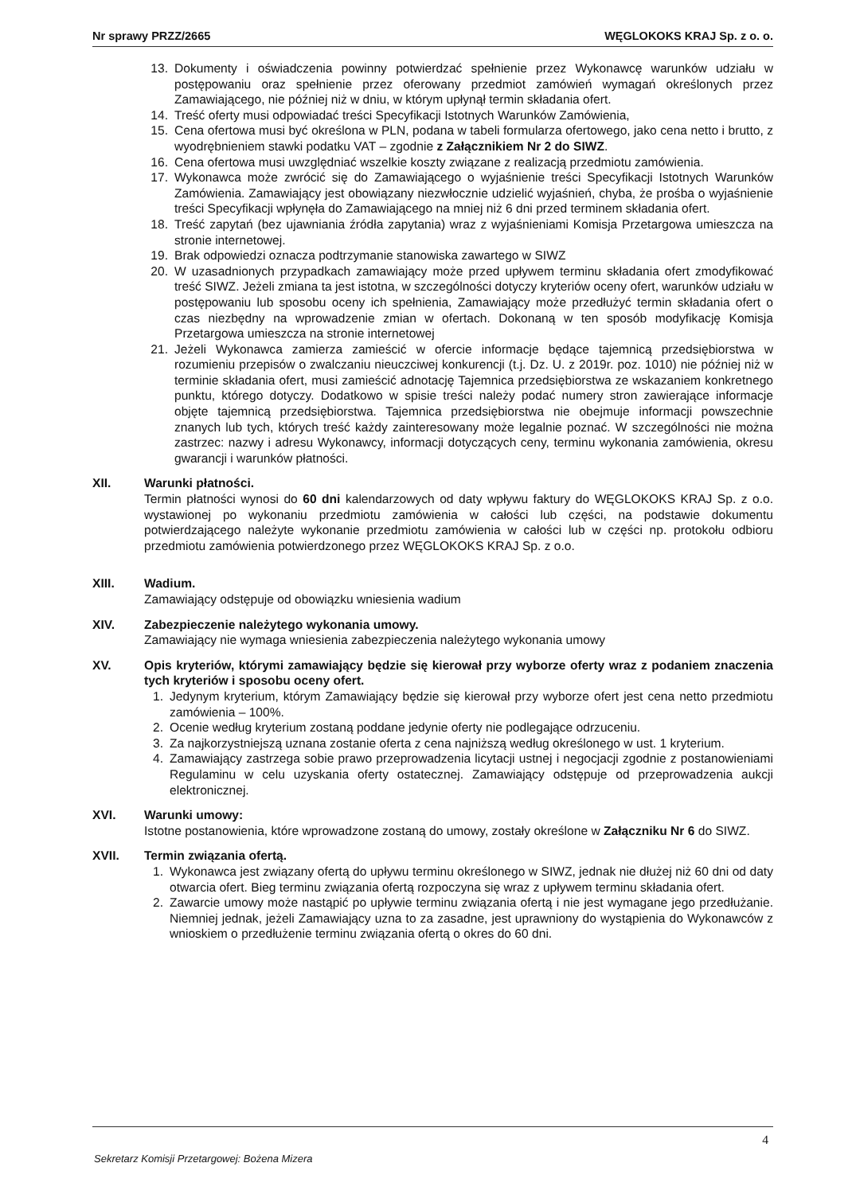Nr sprawy PRZZ/2665 WĘGLOKOKS KRAJ Sp. z o. o.
13. Dokumenty i oświadczenia powinny potwierdzać spełnienie przez Wykonawcę warunków udziału w postępowaniu oraz spełnienie przez oferowany przedmiot zamówień wymagań określonych przez Zamawiającego, nie później niż w dniu, w którym upłynął termin składania ofert.
14. Treść oferty musi odpowiadać treści Specyfikacji Istotnych Warunków Zamówienia,
15. Cena ofertowa musi być określona w PLN, podana w tabeli formularza ofertowego, jako cena netto i brutto, z wyodrębnieniem stawki podatku VAT – zgodnie z Załącznikiem Nr 2 do SIWZ.
16. Cena ofertowa musi uwzględniać wszelkie koszty związane z realizacją przedmiotu zamówienia.
17. Wykonawca może zwrócić się do Zamawiającego o wyjaśnienie treści Specyfikacji Istotnych Warunków Zamówienia. Zamawiający jest obowiązany niezwłocznie udzielić wyjaśnień, chyba, że prośba o wyjaśnienie treści Specyfikacji wpłynęła do Zamawiającego na mniej niż 6 dni przed terminem składania ofert.
18. Treść zapytań (bez ujawniania źródła zapytania) wraz z wyjaśnieniami Komisja Przetargowa umieszcza na stronie internetowej.
19. Brak odpowiedzi oznacza podtrzymanie stanowiska zawartego w SIWZ
20. W uzasadnionych przypadkach zamawiający może przed upływem terminu składania ofert zmodyfikować treść SIWZ. Jeżeli zmiana ta jest istotna, w szczególności dotyczy kryteriów oceny ofert, warunków udziału w postępowaniu lub sposobu oceny ich spełnienia, Zamawiający może przedłużyć termin składania ofert o czas niezbędny na wprowadzenie zmian w ofertach. Dokonaną w ten sposób modyfikację Komisja Przetargowa umieszcza na stronie internetowej
21. Jeżeli Wykonawca zamierza zamieścić w ofercie informacje będące tajemnicą przedsiębiorstwa w rozumieniu przepisów o zwalczaniu nieuczciwej konkurencji (t.j. Dz. U. z 2019r. poz. 1010) nie później niż w terminie składania ofert, musi zamieścić adnotację Tajemnica przedsiębiorstwa ze wskazaniem konkretnego punktu, którego dotyczy. Dodatkowo w spisie treści należy podać numery stron zawierające informacje objęte tajemnicą przedsiębiorstwa. Tajemnica przedsiębiorstwa nie obejmuje informacji powszechnie znanych lub tych, których treść każdy zainteresowany może legalnie poznać. W szczególności nie można zastrzec: nazwy i adresu Wykonawcy, informacji dotyczących ceny, terminu wykonania zamówienia, okresu gwarancji i warunków płatności.
XII. Warunki płatności.
Termin płatności wynosi do 60 dni kalendarzowych od daty wpływu faktury do WĘGLOKOKS KRAJ Sp. z o.o. wystawionej po wykonaniu przedmiotu zamówienia w całości lub części, na podstawie dokumentu potwierdzającego należyte wykonanie przedmiotu zamówienia w całości lub w części np. protokołu odbioru przedmiotu zamówienia potwierdzonego przez WĘGLOKOKS KRAJ Sp. z o.o.
XIII. Wadium.
Zamawiający odstępuje od obowiązku wniesienia wadium
XIV. Zabezpieczenie należytego wykonania umowy.
Zamawiający nie wymaga wniesienia zabezpieczenia należytego wykonania umowy
XV. Opis kryteriów, którymi zamawiający będzie się kierował przy wyborze oferty wraz z podaniem znaczenia tych kryteriów i sposobu oceny ofert.
1. Jedynym kryterium, którym Zamawiający będzie się kierował przy wyborze ofert jest cena netto przedmiotu zamówienia – 100%.
2. Ocenie według kryterium zostaną poddane jedynie oferty nie podlegające odrzuceniu.
3. Za najkorzystniejszą uznana zostanie oferta z cena najniższą według określonego w ust. 1 kryterium.
4. Zamawiający zastrzega sobie prawo przeprowadzenia licytacji ustnej i negocjacji zgodnie z postanowieniami Regulaminu w celu uzyskania oferty ostatecznej. Zamawiający odstępuje od przeprowadzenia aukcji elektronicznej.
XVI. Warunki umowy:
Istotne postanowienia, które wprowadzone zostaną do umowy, zostały określone w Załączniku Nr 6 do SIWZ.
XVII. Termin związania ofertą.
1. Wykonawca jest związany ofertą do upływu terminu określonego w SIWZ, jednak nie dłużej niż 60 dni od daty otwarcia ofert. Bieg terminu związania ofertą rozpoczyna się wraz z upływem terminu składania ofert.
2. Zawarcie umowy może nastąpić po upływie terminu związania ofertą i nie jest wymagane jego przedłużanie. Niemniej jednak, jeżeli Zamawiający uzna to za zasadne, jest uprawniony do wystąpienia do Wykonawców z wnioskiem o przedłużenie terminu związania ofertą o okres do 60 dni.
4
Sekretarz Komisji Przetargowej: Bożena Mizera